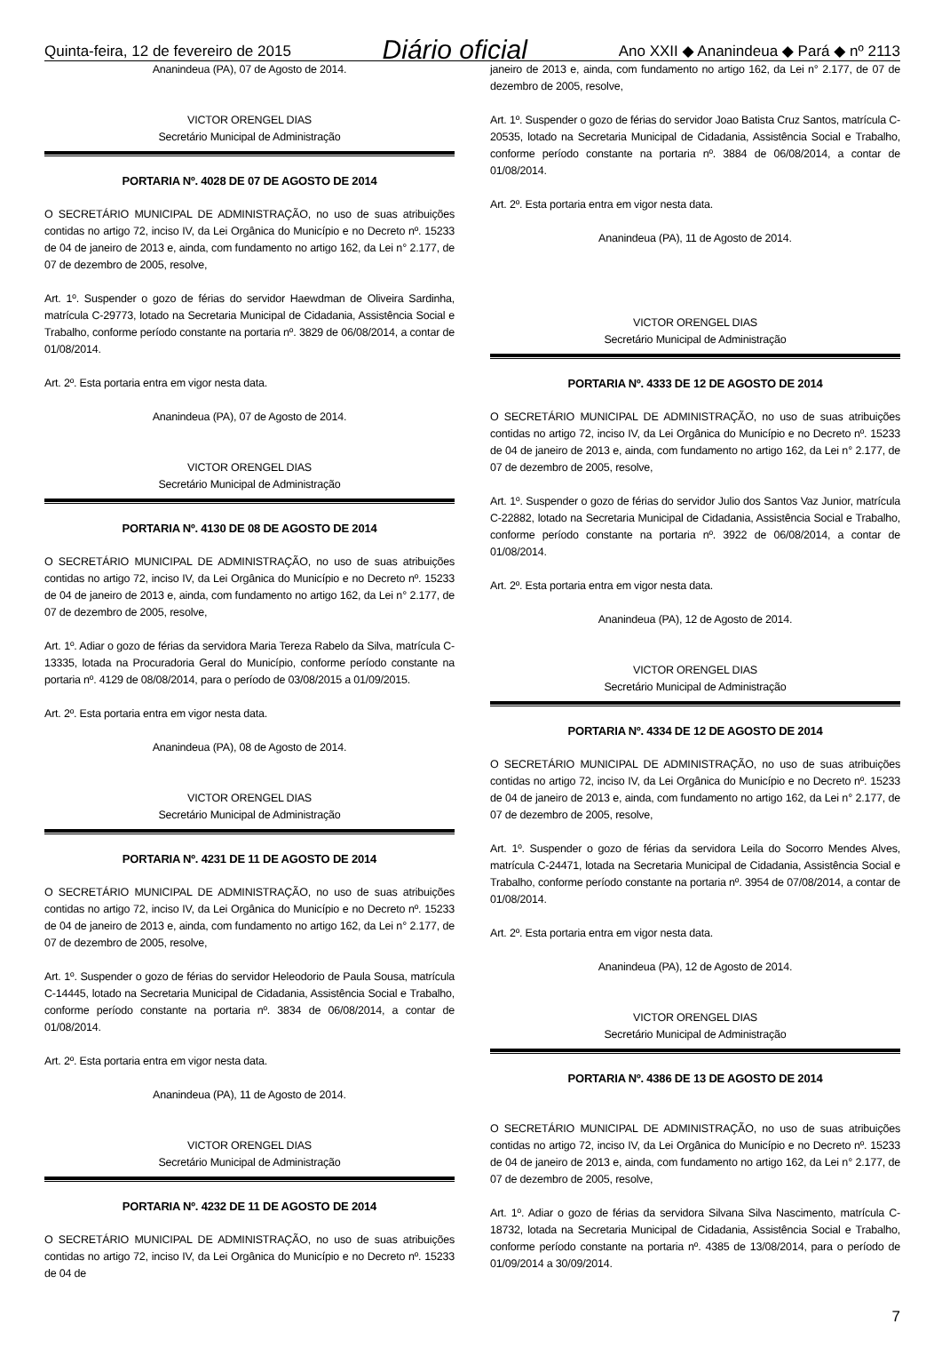Quinta-feira, 12 de fevereiro de 2015 Diário oficial Ano XXII ◆ Ananindeua ◆ Pará ◆ nº 2113
Ananindeua (PA), 07 de Agosto de 2014.
VICTOR ORENGEL DIAS
Secretário Municipal de Administração
PORTARIA Nº. 4028 DE 07 DE AGOSTO DE 2014
O SECRETÁRIO MUNICIPAL DE ADMINISTRAÇÃO, no uso de suas atribuições contidas no artigo 72, inciso IV, da Lei Orgânica do Município e no Decreto nº. 15233 de 04 de janeiro de 2013 e, ainda, com fundamento no artigo 162, da Lei n° 2.177, de 07 de dezembro de 2005, resolve,
Art. 1º. Suspender o gozo de férias do servidor Haewdman de Oliveira Sardinha, matrícula C-29773, lotado na Secretaria Municipal de Cidadania, Assistência Social e Trabalho, conforme período constante na portaria nº. 3829 de 06/08/2014, a contar de 01/08/2014.
Art. 2º. Esta portaria entra em vigor nesta data.
Ananindeua (PA), 07 de Agosto de 2014.
VICTOR ORENGEL DIAS
Secretário Municipal de Administração
PORTARIA Nº. 4130 DE 08 DE AGOSTO DE 2014
O SECRETÁRIO MUNICIPAL DE ADMINISTRAÇÃO, no uso de suas atribuições contidas no artigo 72, inciso IV, da Lei Orgânica do Município e no Decreto nº. 15233 de 04 de janeiro de 2013 e, ainda, com fundamento no artigo 162, da Lei n° 2.177, de 07 de dezembro de 2005, resolve,
Art. 1º. Adiar o gozo de férias da servidora Maria Tereza Rabelo da Silva, matrícula C-13335, lotada na Procuradoria Geral do Município, conforme período constante na portaria nº. 4129 de 08/08/2014, para o período de 03/08/2015 a 01/09/2015.
Art. 2º. Esta portaria entra em vigor nesta data.
Ananindeua (PA), 08 de Agosto de 2014.
VICTOR ORENGEL DIAS
Secretário Municipal de Administração
PORTARIA Nº. 4231 DE 11 DE AGOSTO DE 2014
O SECRETÁRIO MUNICIPAL DE ADMINISTRAÇÃO, no uso de suas atribuições contidas no artigo 72, inciso IV, da Lei Orgânica do Município e no Decreto nº. 15233 de 04 de janeiro de 2013 e, ainda, com fundamento no artigo 162, da Lei n° 2.177, de 07 de dezembro de 2005, resolve,
Art. 1º. Suspender o gozo de férias do servidor Heleodorio de Paula Sousa, matrícula C-14445, lotado na Secretaria Municipal de Cidadania, Assistência Social e Trabalho, conforme período constante na portaria nº. 3834 de 06/08/2014, a contar de 01/08/2014.
Art. 2º. Esta portaria entra em vigor nesta data.
Ananindeua (PA), 11 de Agosto de 2014.
VICTOR ORENGEL DIAS
Secretário Municipal de Administração
PORTARIA Nº. 4232 DE 11 DE AGOSTO DE 2014
O SECRETÁRIO MUNICIPAL DE ADMINISTRAÇÃO, no uso de suas atribuições contidas no artigo 72, inciso IV, da Lei Orgânica do Município e no Decreto nº. 15233 de 04 de
janeiro de 2013 e, ainda, com fundamento no artigo 162, da Lei n° 2.177, de 07 de dezembro de 2005, resolve,
Art. 1º. Suspender o gozo de férias do servidor Joao Batista Cruz Santos, matrícula C-20535, lotado na Secretaria Municipal de Cidadania, Assistência Social e Trabalho, conforme período constante na portaria nº. 3884 de 06/08/2014, a contar de 01/08/2014.
Art. 2º. Esta portaria entra em vigor nesta data.
Ananindeua (PA), 11 de Agosto de 2014.
VICTOR ORENGEL DIAS
Secretário Municipal de Administração
PORTARIA Nº. 4333 DE 12 DE AGOSTO DE 2014
O SECRETÁRIO MUNICIPAL DE ADMINISTRAÇÃO, no uso de suas atribuições contidas no artigo 72, inciso IV, da Lei Orgânica do Município e no Decreto nº. 15233 de 04 de janeiro de 2013 e, ainda, com fundamento no artigo 162, da Lei n° 2.177, de 07 de dezembro de 2005, resolve,
Art. 1º. Suspender o gozo de férias do servidor Julio dos Santos Vaz Junior, matrícula C-22882, lotado na Secretaria Municipal de Cidadania, Assistência Social e Trabalho, conforme período constante na portaria nº. 3922 de 06/08/2014, a contar de 01/08/2014.
Art. 2º. Esta portaria entra em vigor nesta data.
Ananindeua (PA), 12 de Agosto de 2014.
VICTOR ORENGEL DIAS
Secretário Municipal de Administração
PORTARIA Nº. 4334 DE 12 DE AGOSTO DE 2014
O SECRETÁRIO MUNICIPAL DE ADMINISTRAÇÃO, no uso de suas atribuições contidas no artigo 72, inciso IV, da Lei Orgânica do Município e no Decreto nº. 15233 de 04 de janeiro de 2013 e, ainda, com fundamento no artigo 162, da Lei n° 2.177, de 07 de dezembro de 2005, resolve,
Art. 1º. Suspender o gozo de férias da servidora Leila do Socorro Mendes Alves, matrícula C-24471, lotada na Secretaria Municipal de Cidadania, Assistência Social e Trabalho, conforme período constante na portaria nº. 3954 de 07/08/2014, a contar de 01/08/2014.
Art. 2º. Esta portaria entra em vigor nesta data.
Ananindeua (PA), 12 de Agosto de 2014.
VICTOR ORENGEL DIAS
Secretário Municipal de Administração
PORTARIA Nº. 4386 DE 13 DE AGOSTO DE 2014
O SECRETÁRIO MUNICIPAL DE ADMINISTRAÇÃO, no uso de suas atribuições contidas no artigo 72, inciso IV, da Lei Orgânica do Município e no Decreto nº. 15233 de 04 de janeiro de 2013 e, ainda, com fundamento no artigo 162, da Lei n° 2.177, de 07 de dezembro de 2005, resolve,
Art. 1º. Adiar o gozo de férias da servidora Silvana Silva Nascimento, matrícula C-18732, lotada na Secretaria Municipal de Cidadania, Assistência Social e Trabalho, conforme período constante na portaria nº. 4385 de 13/08/2014, para o período de 01/09/2014 a 30/09/2014.
7